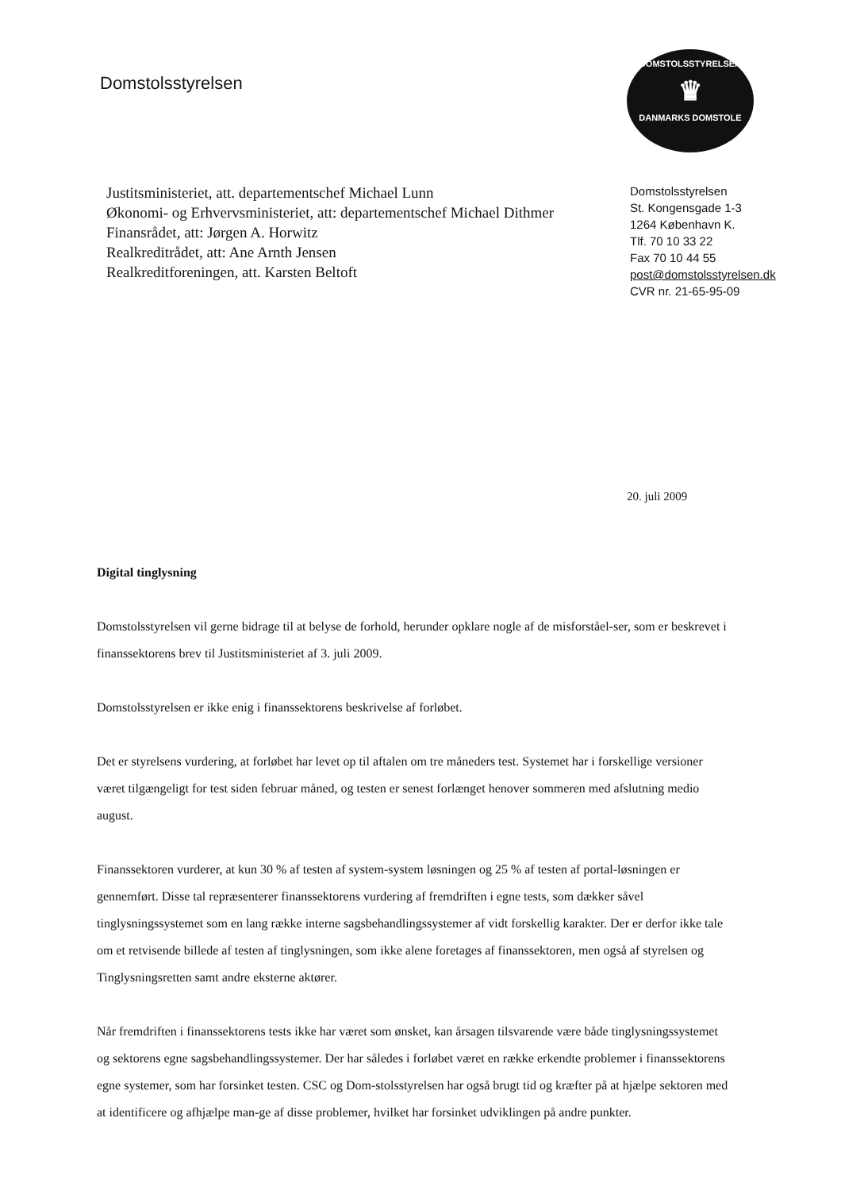DOMSTOLSSTYRELSEN
♛
DANMARKS DOMSTOLE
Domstolsstyrelsen
Justitsministeriet, att. departementschef Michael Lunn
Økonomi- og Erhvervsministeriet, att: departementschef Michael Dithmer
Finansrådet, att: Jørgen A. Horwitz
Realkreditrådet, att: Ane Arnth Jensen
Realkreditforeningen, att. Karsten Beltoft
Domstolsstyrelsen
St. Kongensgade 1-3
1264 København K.
Tlf. 70 10 33 22
Fax 70 10 44 55
post@domstolsstyrelsen.dk
CVR nr. 21-65-95-09
20. juli 2009
Digital tinglysning
Domstolsstyrelsen vil gerne bidrage til at belyse de forhold, herunder opklare nogle af de misforståel-ser, som er beskrevet i finanssektorens brev til Justitsministeriet af 3. juli 2009.
Domstolsstyrelsen er ikke enig i finanssektorens beskrivelse af forløbet.
Det er styrelsens vurdering, at forløbet har levet op til aftalen om tre måneders test. Systemet har i forskellige versioner været tilgængeligt for test siden februar måned, og testen er senest forlænget henover sommeren med afslutning medio august.
Finanssektoren vurderer, at kun 30 % af testen af system-system løsningen og 25 % af testen af portal-løsningen er gennemført. Disse tal repræsenterer finanssektorens vurdering af fremdriften i egne tests, som dækker såvel tinglysningssystemet som en lang række interne sagsbehandlingssystemer af vidt forskellig karakter. Der er derfor ikke tale om et retvisende billede af testen af tinglysningen, som ikke alene foretages af finanssektoren, men også af styrelsen og Tinglysningsretten samt andre eksterne aktører.
Når fremdriften i finanssektorens tests ikke har været som ønsket, kan årsagen tilsvarende være både tinglysningssystemet og sektorens egne sagsbehandlingssystemer. Der har således i forløbet været en række erkendte problemer i finanssektorens egne systemer, som har forsinket testen. CSC og Dom-stolsstyrelsen har også brugt tid og kræfter på at hjælpe sektoren med at identificere og afhjælpe man-ge af disse problemer, hvilket har forsinket udviklingen på andre punkter.